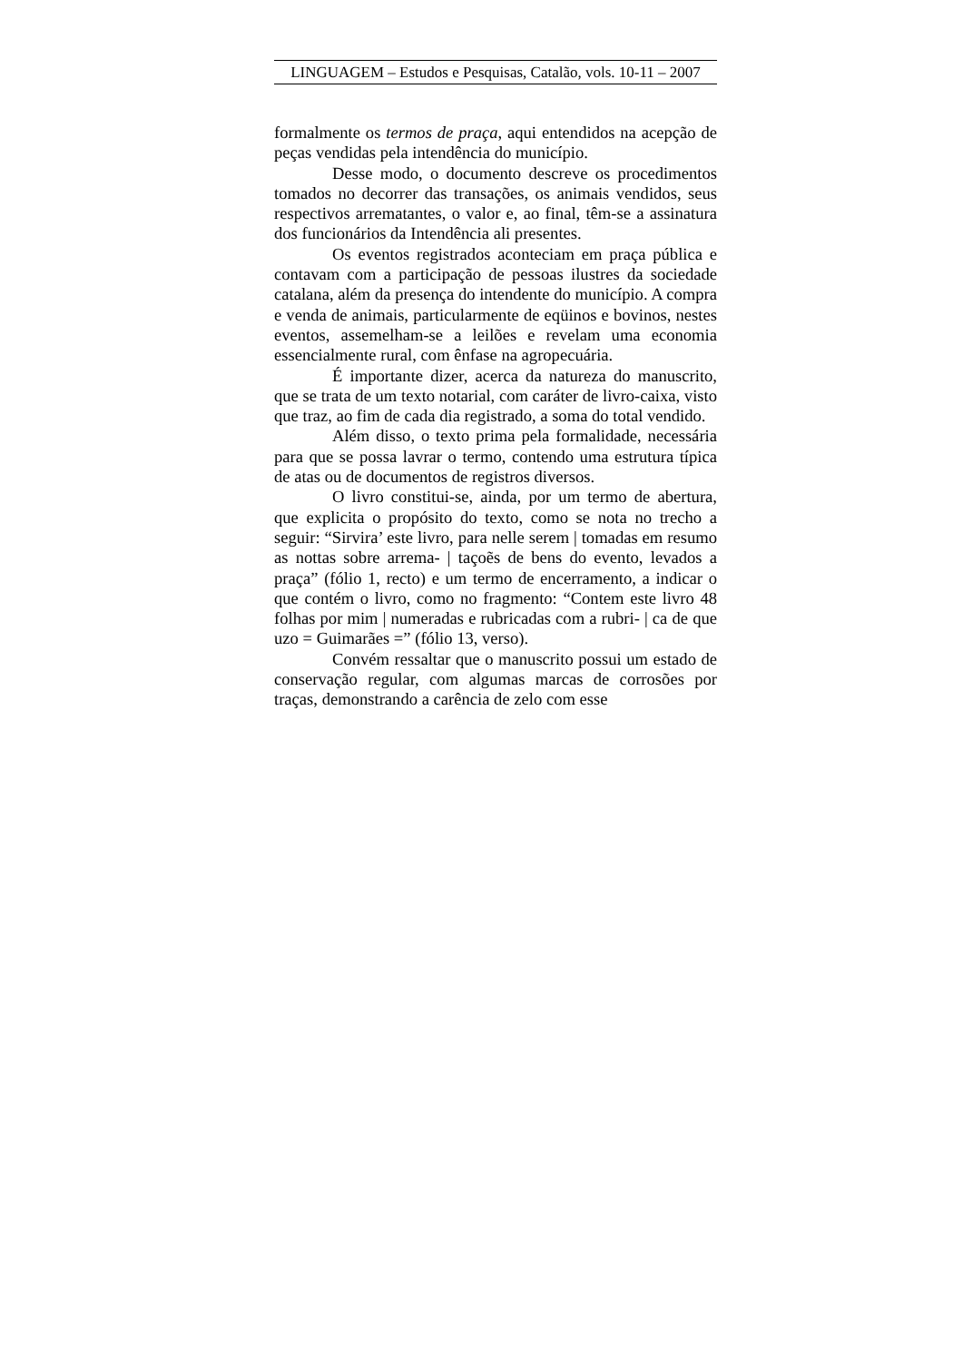LINGUAGEM – Estudos e Pesquisas, Catalão, vols. 10-11 – 2007
formalmente os termos de praça, aqui entendidos na acepção de peças vendidas pela intendência do município.
Desse modo, o documento descreve os procedimentos tomados no decorrer das transações, os animais vendidos, seus respectivos arrematantes, o valor e, ao final, têm-se a assinatura dos funcionários da Intendência ali presentes.
Os eventos registrados aconteciam em praça pública e contavam com a participação de pessoas ilustres da sociedade catalana, além da presença do intendente do município. A compra e venda de animais, particularmente de eqüinos e bovinos, nestes eventos, assemelham-se a leilões e revelam uma economia essencialmente rural, com ênfase na agropecuária.
É importante dizer, acerca da natureza do manuscrito, que se trata de um texto notarial, com caráter de livro-caixa, visto que traz, ao fim de cada dia registrado, a soma do total vendido.
Além disso, o texto prima pela formalidade, necessária para que se possa lavrar o termo, contendo uma estrutura típica de atas ou de documentos de registros diversos.
O livro constitui-se, ainda, por um termo de abertura, que explicita o propósito do texto, como se nota no trecho a seguir: “Sirvira’ este livro, para nelle serem | tomadas em resumo as nottas sobre arrema- | taçoẽs de bens do evento, levados a praça” (fólio 1, recto) e um termo de encerramento, a indicar o que contém o livro, como no fragmento: “Contem este livro 48 folhas por mim | numeradas e rubricadas com a rubri- | ca de que uzo = Guimarães =” (fólio 13, verso).
Convém ressaltar que o manuscrito possui um estado de conservação regular, com algumas marcas de corrosões por traças, demonstrando a carência de zelo com esse